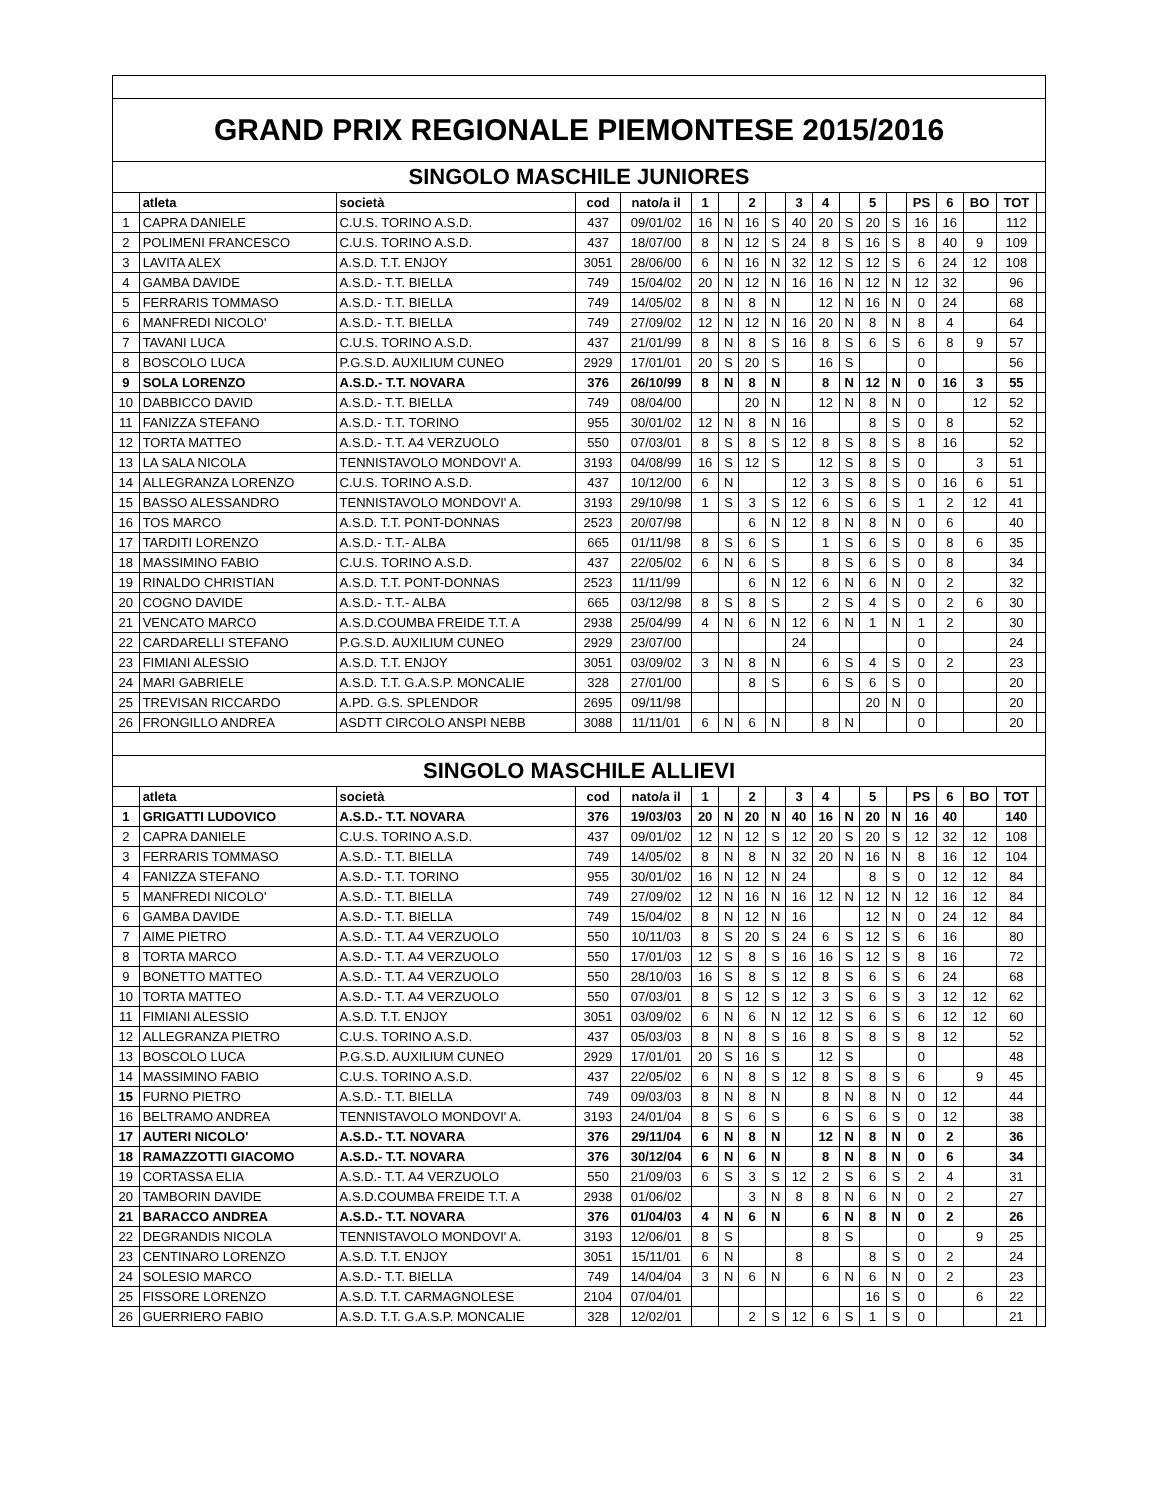| GRAND PRIX REGIONALE PIEMONTESE 2015/2016 | | | | | | | | | | | | | | | | | | |
| SINGOLO MASCHILE JUNIORES | | | | | | | | | | | | | | | | | | |
| | atleta | società | cod | nato/a il | 1 | | 2 | | 3 | 4 | | 5 | | PS | 6 | BO | TOT | |
| 1 | CAPRA DANIELE | C.U.S. TORINO A.S.D. | 437 | 09/01/02 | 16 | N | 16 | S | 40 | 20 | S | 20 | S | 16 | 16 | | 112 | |
| 2 | POLIMENI FRANCESCO | C.U.S. TORINO A.S.D. | 437 | 18/07/00 | 8 | N | 12 | S | 24 | 8 | S | 16 | S | 8 | 40 | 9 | 109 | |
| 3 | LAVITA ALEX | A.S.D. T.T. ENJOY | 3051 | 28/06/00 | 6 | N | 16 | N | 32 | 12 | S | 12 | S | 6 | 24 | 12 | 108 | |
| 4 | GAMBA DAVIDE | A.S.D.- T.T. BIELLA | 749 | 15/04/02 | 20 | N | 12 | N | 16 | 16 | N | 12 | N | 12 | 32 | | 96 | |
| 5 | FERRARIS TOMMASO | A.S.D.- T.T. BIELLA | 749 | 14/05/02 | 8 | N | 8 | N | | 12 | N | 16 | N | 0 | 24 | | 68 | |
| 6 | MANFREDI NICOLO' | A.S.D.- T.T. BIELLA | 749 | 27/09/02 | 12 | N | 12 | N | 16 | 20 | N | 8 | N | 8 | 4 | | 64 | |
| 7 | TAVANI LUCA | C.U.S. TORINO A.S.D. | 437 | 21/01/99 | 8 | N | 8 | S | 16 | 8 | S | 6 | S | 6 | 8 | 9 | 57 | |
| 8 | BOSCOLO LUCA | P.G.S.D. AUXILIUM CUNEO | 2929 | 17/01/01 | 20 | S | 20 | S | | 16 | S | | | 0 | | | 56 | |
| 9 | SOLA LORENZO | A.S.D.- T.T. NOVARA | 376 | 26/10/99 | 8 | N | 8 | N | | 8 | N | 12 | N | 0 | 16 | 3 | 55 | |
| 10 | DABBICCO DAVID | A.S.D.- T.T. BIELLA | 749 | 08/04/00 | | | 20 | N | | 12 | N | 8 | N | 0 | | 12 | 52 | |
| 11 | FANIZZA STEFANO | A.S.D.- T.T. TORINO | 955 | 30/01/02 | 12 | N | 8 | N | 16 | | | 8 | S | 0 | 8 | | 52 | |
| 12 | TORTA MATTEO | A.S.D.- T.T. A4 VERZUOLO | 550 | 07/03/01 | 8 | S | 8 | S | 12 | 8 | S | 8 | S | 8 | 16 | | 52 | |
| 13 | LA SALA NICOLA | TENNISTAVOLO MONDOVI' A. | 3193 | 04/08/99 | 16 | S | 12 | S | | 12 | S | 8 | S | 0 | | 3 | 51 | |
| 14 | ALLEGRANZA LORENZO | C.U.S. TORINO A.S.D. | 437 | 10/12/00 | 6 | N | | | 12 | 3 | S | 8 | S | 0 | 16 | 6 | 51 | |
| 15 | BASSO ALESSANDRO | TENNISTAVOLO MONDOVI' A. | 3193 | 29/10/98 | 1 | S | 3 | S | 12 | 6 | S | 6 | S | 1 | 2 | 12 | 41 | |
| 16 | TOS MARCO | A.S.D. T.T. PONT-DONNAS | 2523 | 20/07/98 | | | 6 | N | 12 | 8 | N | 8 | N | 0 | 6 | | 40 | |
| 17 | TARDITI LORENZO | A.S.D.- T.T.- ALBA | 665 | 01/11/98 | 8 | S | 6 | S | | 1 | S | 6 | S | 0 | 8 | 6 | 35 | |
| 18 | MASSIMINO FABIO | C.U.S. TORINO A.S.D. | 437 | 22/05/02 | 6 | N | 6 | S | | 8 | S | 6 | S | 0 | 8 | | 34 | |
| 19 | RINALDO CHRISTIAN | A.S.D. T.T. PONT-DONNAS | 2523 | 11/11/99 | | | 6 | N | 12 | 6 | N | 6 | N | 0 | 2 | | 32 | |
| 20 | COGNO DAVIDE | A.S.D.- T.T.- ALBA | 665 | 03/12/98 | 8 | S | 8 | S | | 2 | S | 4 | S | 0 | 2 | 6 | 30 | |
| 21 | VENCATO MARCO | A.S.D.COUMBA FREIDE T.T. A | 2938 | 25/04/99 | 4 | N | 6 | N | 12 | 6 | N | 1 | N | 1 | 2 | | 30 | |
| 22 | CARDARELLI STEFANO | P.G.S.D. AUXILIUM CUNEO | 2929 | 23/07/00 | | | | | 24 | | | | | 0 | | | 24 | |
| 23 | FIMIANI ALESSIO | A.S.D. T.T. ENJOY | 3051 | 03/09/02 | 3 | N | 8 | N | | 6 | S | 4 | S | 0 | 2 | | 23 | |
| 24 | MARI GABRIELE | A.S.D. T.T. G.A.S.P. MONCALIE | 328 | 27/01/00 | | | 8 | S | | 6 | S | 6 | S | 0 | | | 20 | |
| 25 | TREVISAN RICCARDO | A.PD. G.S. SPLENDOR | 2695 | 09/11/98 | | | | | | | | 20 | N | 0 | | | 20 | |
| 26 | FRONGILLO ANDREA | ASDTT CIRCOLO ANSPI NEBB | 3088 | 11/11/01 | 6 | N | 6 | N | | 8 | N | | | 0 | | | 20 | |
| SINGOLO MASCHILE ALLIEVI | | | | | | | | | | | | | | | | | | |
| | atleta | società | cod | nato/a il | 1 | | 2 | | 3 | 4 | | 5 | | PS | 6 | BO | TOT | |
| 1 | GRIGATTI LUDOVICO | A.S.D.- T.T. NOVARA | 376 | 19/03/03 | 20 | N | 20 | N | 40 | 16 | N | 20 | N | 16 | 40 | | 140 | |
| 2 | CAPRA DANIELE | C.U.S. TORINO A.S.D. | 437 | 09/01/02 | 12 | N | 12 | S | 12 | 20 | S | 20 | S | 12 | 32 | 12 | 108 | |
| 3 | FERRARIS TOMMASO | A.S.D.- T.T. BIELLA | 749 | 14/05/02 | 8 | N | 8 | N | 32 | 20 | N | 16 | N | 8 | 16 | 12 | 104 | |
| 4 | FANIZZA STEFANO | A.S.D.- T.T. TORINO | 955 | 30/01/02 | 16 | N | 12 | N | 24 | | | 8 | S | 0 | 12 | 12 | 84 | |
| 5 | MANFREDI NICOLO' | A.S.D.- T.T. BIELLA | 749 | 27/09/02 | 12 | N | 16 | N | 16 | 12 | N | 12 | N | 12 | 16 | 12 | 84 | |
| 6 | GAMBA DAVIDE | A.S.D.- T.T. BIELLA | 749 | 15/04/02 | 8 | N | 12 | N | 16 | | | 12 | N | 0 | 24 | 12 | 84 | |
| 7 | AIME PIETRO | A.S.D.- T.T. A4 VERZUOLO | 550 | 10/11/03 | 8 | S | 20 | S | 24 | 6 | S | 12 | S | 6 | 16 | | 80 | |
| 8 | TORTA MARCO | A.S.D.- T.T. A4 VERZUOLO | 550 | 17/01/03 | 12 | S | 8 | S | 16 | 16 | S | 12 | S | 8 | 16 | | 72 | |
| 9 | BONETTO MATTEO | A.S.D.- T.T. A4 VERZUOLO | 550 | 28/10/03 | 16 | S | 8 | S | 12 | 8 | S | 6 | S | 6 | 24 | | 68 | |
| 10 | TORTA MATTEO | A.S.D.- T.T. A4 VERZUOLO | 550 | 07/03/01 | 8 | S | 12 | S | 12 | 3 | S | 6 | S | 3 | 12 | 12 | 62 | |
| 11 | FIMIANI ALESSIO | A.S.D. T.T. ENJOY | 3051 | 03/09/02 | 6 | N | 6 | N | 12 | 12 | S | 6 | S | 6 | 12 | 12 | 60 | |
| 12 | ALLEGRANZA PIETRO | C.U.S. TORINO A.S.D. | 437 | 05/03/03 | 8 | N | 8 | S | 16 | 8 | S | 8 | S | 8 | 12 | | 52 | |
| 13 | BOSCOLO LUCA | P.G.S.D. AUXILIUM CUNEO | 2929 | 17/01/01 | 20 | S | 16 | S | | 12 | S | | | 0 | | | 48 | |
| 14 | MASSIMINO FABIO | C.U.S. TORINO A.S.D. | 437 | 22/05/02 | 6 | N | 8 | S | 12 | 8 | S | 8 | S | 6 | | 9 | 45 | |
| 15 | FURNO PIETRO | A.S.D.- T.T. BIELLA | 749 | 09/03/03 | 8 | N | 8 | N | | 8 | N | 8 | N | 0 | 12 | | 44 | |
| 16 | BELTRAMO ANDREA | TENNISTAVOLO MONDOVI' A. | 3193 | 24/01/04 | 8 | S | 6 | S | | 6 | S | 6 | S | 0 | 12 | | 38 | |
| 17 | AUTERI NICOLO' | A.S.D.- T.T. NOVARA | 376 | 29/11/04 | 6 | N | 8 | N | | 12 | N | 8 | N | 0 | 2 | | 36 | |
| 18 | RAMAZZOTTI GIACOMO | A.S.D.- T.T. NOVARA | 376 | 30/12/04 | 6 | N | 6 | N | | 8 | N | 8 | N | 0 | 6 | | 34 | |
| 19 | CORTASSA ELIA | A.S.D.- T.T. A4 VERZUOLO | 550 | 21/09/03 | 6 | S | 3 | S | 12 | 2 | S | 6 | S | 2 | 4 | | 31 | |
| 20 | TAMBORIN DAVIDE | A.S.D.COUMBA FREIDE T.T. A | 2938 | 01/06/02 | | | 3 | N | 8 | 8 | N | 6 | N | 0 | 2 | | 27 | |
| 21 | BARACCO ANDREA | A.S.D.- T.T. NOVARA | 376 | 01/04/03 | 4 | N | 6 | N | | 6 | N | 8 | N | 0 | 2 | | 26 | |
| 22 | DEGRANDIS NICOLA | TENNISTAVOLO MONDOVI' A. | 3193 | 12/06/01 | 8 | S | | | | 8 | S | | | 0 | | 9 | 25 | |
| 23 | CENTINARO LORENZO | A.S.D. T.T. ENJOY | 3051 | 15/11/01 | 6 | N | | | 8 | | | 8 | S | 0 | 2 | | 24 | |
| 24 | SOLESIO MARCO | A.S.D.- T.T. BIELLA | 749 | 14/04/04 | 3 | N | 6 | N | | 6 | N | 6 | N | 0 | 2 | | 23 | |
| 25 | FISSORE LORENZO | A.S.D. T.T. CARMAGNOLESE | 2104 | 07/04/01 | | | | | | | | 16 | S | 0 | | 6 | 22 | |
| 26 | GUERRIERO FABIO | A.S.D. T.T. G.A.S.P. MONCALIE | 328 | 12/02/01 | | | 2 | S | 12 | 6 | S | 1 | S | 0 | | | 21 | |